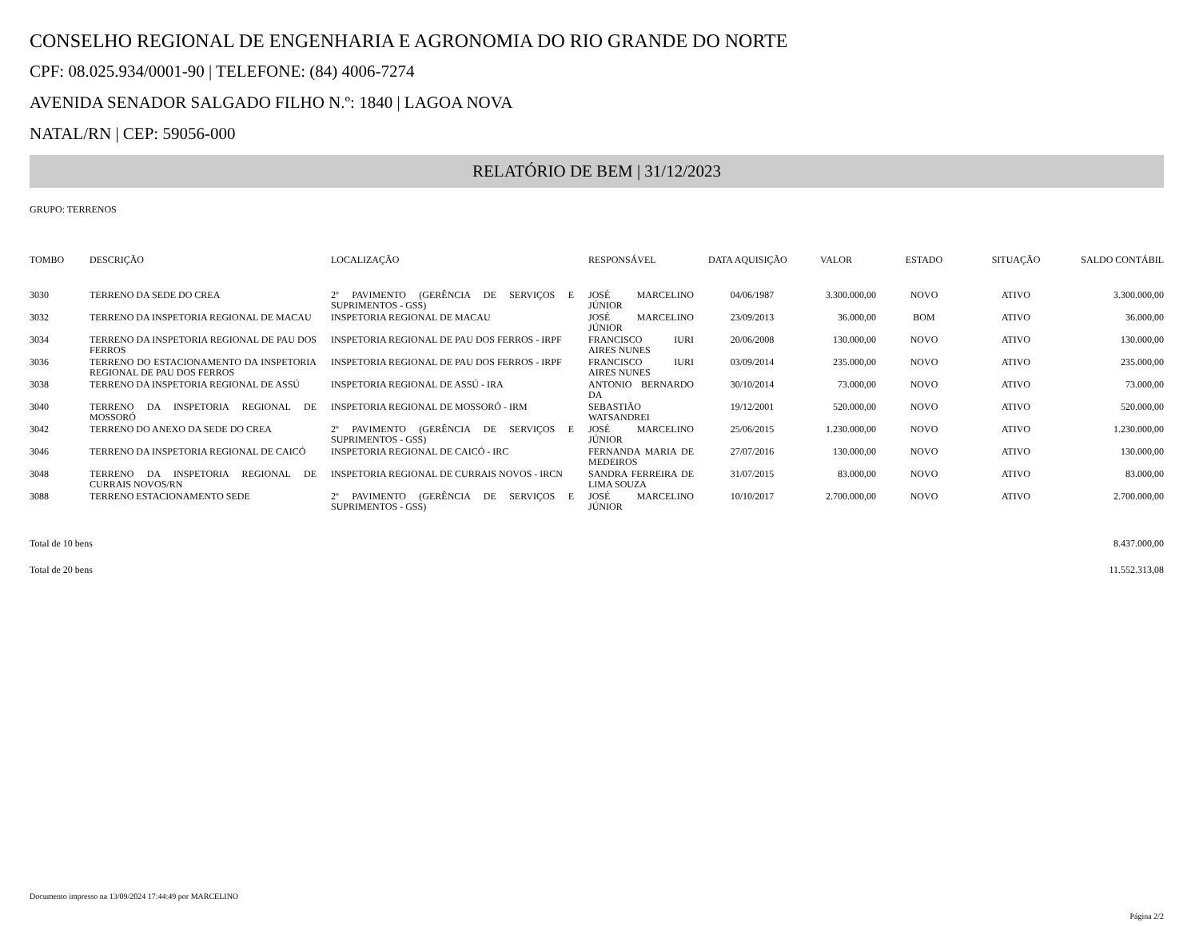CONSELHO REGIONAL DE ENGENHARIA E AGRONOMIA DO RIO GRANDE DO NORTE
CPF: 08.025.934/0001-90 | TELEFONE: (84) 4006-7274
AVENIDA SENADOR SALGADO FILHO N.º: 1840 | LAGOA NOVA
NATAL/RN | CEP: 59056-000
RELATÓRIO DE BEM | 31/12/2023
GRUPO: TERRENOS
| TOMBO | DESCRIÇÃO | LOCALIZAÇÃO | RESPONSÁVEL | DATA AQUISIÇÃO | VALOR | ESTADO | SITUAÇÃO | SALDO CONTÁBIL |
| --- | --- | --- | --- | --- | --- | --- | --- | --- |
| 3030 | TERRENO DA SEDE DO CREA | 2º PAVIMENTO (GERÊNCIA DE SERVIÇOS E SUPRIMENTOS - GSS) | JOSÉ MARCELINO JÚNIOR | 04/06/1987 | 3.300.000,00 | NOVO | ATIVO | 3.300.000,00 |
| 3032 | TERRENO DA INSPETORIA REGIONAL DE MACAU | INSPETORIA REGIONAL DE MACAU | JOSÉ MARCELINO JÚNIOR | 23/09/2013 | 36.000,00 | BOM | ATIVO | 36.000,00 |
| 3034 | TERRENO DA INSPETORIA REGIONAL DE PAU DOS FERROS | INSPETORIA REGIONAL DE PAU DOS FERROS - IRPF | FRANCISCO IURI AIRES NUNES | 20/06/2008 | 130.000,00 | NOVO | ATIVO | 130.000,00 |
| 3036 | TERRENO DO ESTACIONAMENTO DA INSPETORIA REGIONAL DE PAU DOS FERROS | INSPETORIA REGIONAL DE PAU DOS FERROS - IRPF | FRANCISCO IURI AIRES NUNES | 03/09/2014 | 235.000,00 | NOVO | ATIVO | 235.000,00 |
| 3038 | TERRENO DA INSPETORIA REGIONAL DE ASSÚ | INSPETORIA REGIONAL DE ASSÚ - IRA | ANTONIO BERNARDO DA | 30/10/2014 | 73.000,00 | NOVO | ATIVO | 73.000,00 |
| 3040 | TERRENO DA INSPETORIA REGIONAL DE MOSSORÓ | INSPETORIA REGIONAL DE MOSSORÓ - IRM | SEBASTIÃO WATSANDREI | 19/12/2001 | 520.000,00 | NOVO | ATIVO | 520.000,00 |
| 3042 | TERRENO DO ANEXO DA SEDE DO CREA | 2º PAVIMENTO (GERÊNCIA DE SERVIÇOS E SUPRIMENTOS - GSS) | JOSÉ MARCELINO JÚNIOR | 25/06/2015 | 1.230.000,00 | NOVO | ATIVO | 1.230.000,00 |
| 3046 | TERRENO DA INSPETORIA REGIONAL DE CAICÓ | INSPETORIA REGIONAL DE CAICÓ - IRC | FERNANDA MARIA DE MEDEIROS | 27/07/2016 | 130.000,00 | NOVO | ATIVO | 130.000,00 |
| 3048 | TERRENO DA INSPETORIA REGIONAL DE CURRAIS NOVOS/RN | INSPETORIA REGIONAL DE CURRAIS NOVOS - IRCN | SANDRA FERREIRA DE LIMA SOUZA | 31/07/2015 | 83.000,00 | NOVO | ATIVO | 83.000,00 |
| 3088 | TERRENO ESTACIONAMENTO SEDE | 2º PAVIMENTO (GERÊNCIA DE SERVIÇOS E SUPRIMENTOS - GSS) | JOSÉ MARCELINO JÚNIOR | 10/10/2017 | 2.700.000,00 | NOVO | ATIVO | 2.700.000,00 |
Total de 10 bens 8.437.000,00
Total de 20 bens 11.552.313,08
Documento impresso na 13/09/2024 17:44:49 por MARCELINO
Página 2/2